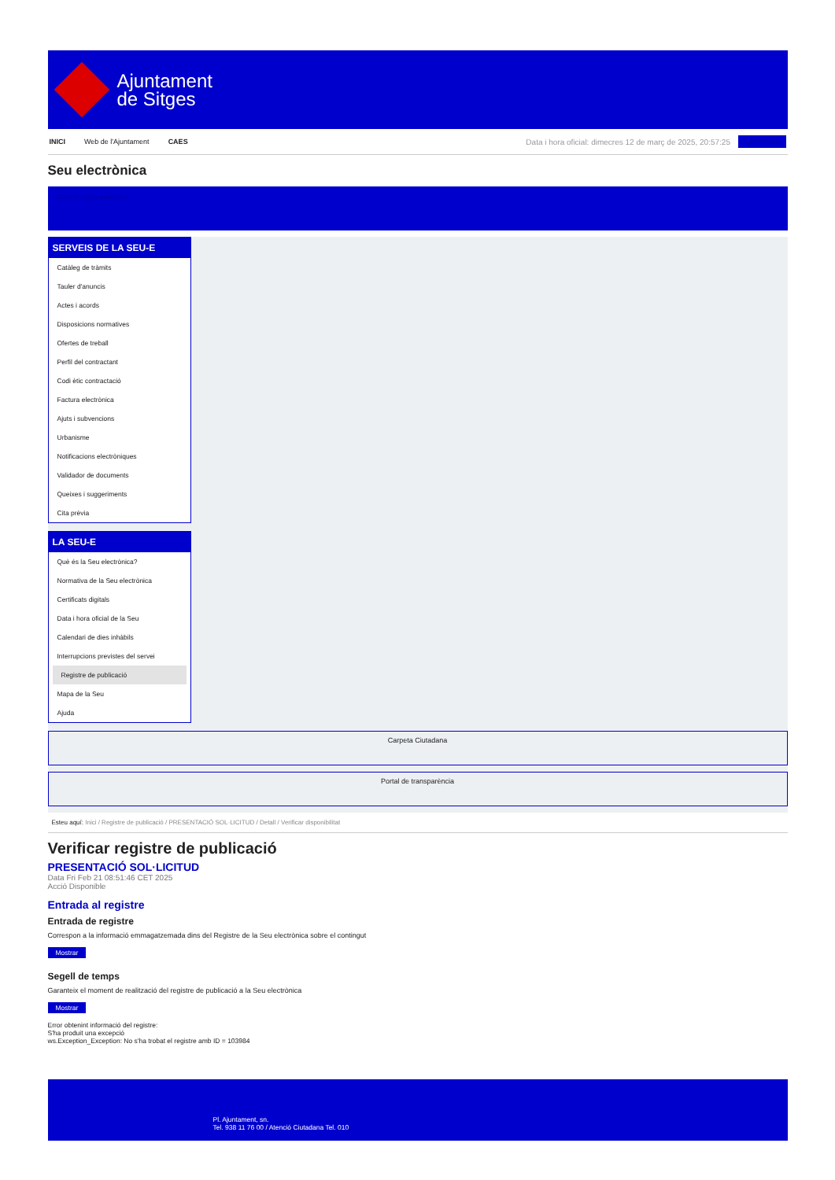Ajuntament
de Sitges
INICI Web de l'Ajuntament CAES Data i hora oficial: dimecres 12 de març de 2025, 20:57:25 Sincronitza
Seu electrònica
Obtenir còpia autèntica
SERVEIS DE LA SEU-E
Catàleg de tràmits
Tauler d'anuncis
Actes i acords
Disposicions normatives
Ofertes de treball
Perfil del contractant
Codi ètic contractació
Factura electrònica
Ajuts i subvencions
Urbanisme
Notificacions electròniques
Validador de documents
Queixes i suggeriments
Cita prèvia
LA SEU-E
Què és la Seu electrònica?
Normativa de la Seu electrònica
Certificats digitals
Data i hora oficial de la Seu
Calendari de dies inhàbils
Interrupcions previstes del servei
Registre de publicació
Mapa de la Seu
Ajuda
Carpeta Ciutadana
Portal de transparència
Esteu aquí: Inici / Registre de publicació / PRESENTACIÓ SOL·LICITUD / Detall / Verificar disponibilitat
Verificar registre de publicació
PRESENTACIÓ SOL·LICITUD
Data Fri Feb 21 08:51:46 CET 2025
Acció Disponible
Entrada al registre
Entrada de registre
Correspon a la informació emmagatzemada dins del Registre de la Seu electrònica sobre el contingut
Mostrar
Segell de temps
Garanteix el moment de realització del registre de publicació a la Seu electrònica
Mostrar
Error obtenint informació del registre:
S'ha produit una excepció
ws.Exception_Exception: No s'ha trobat el registre amb ID = 103984
Pl. Ajuntament, sn.
Tel. 938 11 76 00 / Atenció Ciutadana Tel. 010